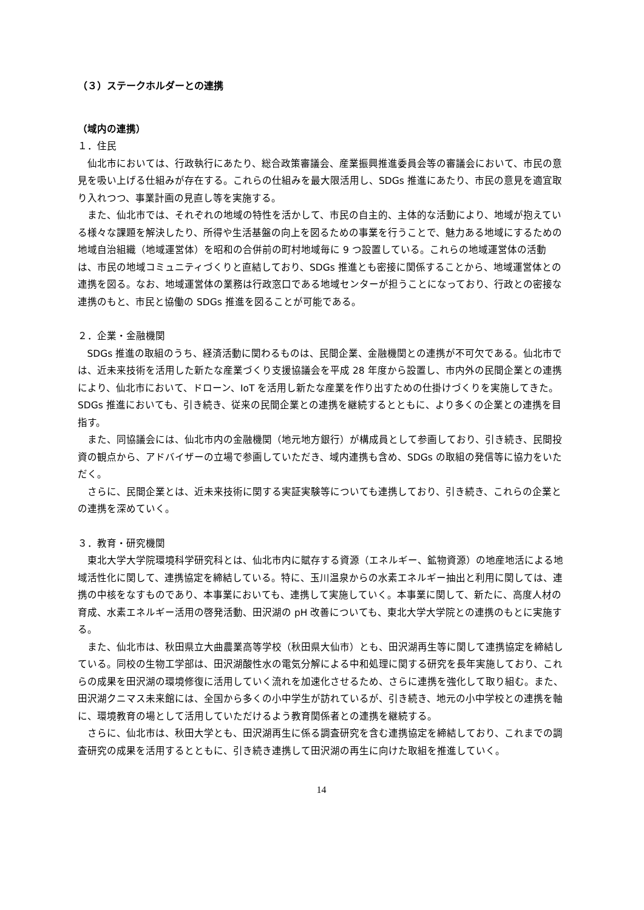（３）ステークホルダーとの連携
（域内の連携）
１．住民
仙北市においては、行政執行にあたり、総合政策審議会、産業振興推進委員会等の審議会において、市民の意見を吸い上げる仕組みが存在する。これらの仕組みを最大限活用し、SDGs 推進にあたり、市民の意見を適宜取り入れつつ、事業計画の見直し等を実施する。
また、仙北市では、それぞれの地域の特性を活かして、市民の自主的、主体的な活動により、地域が抱えている様々な課題を解決したり、所得や生活基盤の向上を図るための事業を行うことで、魅力ある地域にするための地域自治組織（地域運営体）を昭和の合併前の町村地域毎に 9 つ設置している。これらの地域運営体の活動は、市民の地域コミュニティづくりと直結しており、SDGs 推進とも密接に関係することから、地域運営体との連携を図る。なお、地域運営体の業務は行政窓口である地域センターが担うことになっており、行政との密接な連携のもと、市民と協働の SDGs 推進を図ることが可能である。
２．企業・金融機関
SDGs 推進の取組のうち、経済活動に関わるものは、民間企業、金融機関との連携が不可欠である。仙北市では、近未来技術を活用した新たな産業づくり支援協議会を平成 28 年度から設置し、市内外の民間企業との連携により、仙北市において、ドローン、IoT を活用し新たな産業を作り出すための仕掛けづくりを実施してきた。SDGs 推進においても、引き続き、従来の民間企業との連携を継続するとともに、より多くの企業との連携を目指す。
また、同協議会には、仙北市内の金融機関（地元地方銀行）が構成員として参画しており、引き続き、民間投資の観点から、アドバイザーの立場で参画していただき、域内連携も含め、SDGs の取組の発信等に協力をいただく。
さらに、民間企業とは、近未来技術に関する実証実験等についても連携しており、引き続き、これらの企業との連携を深めていく。
３．教育・研究機関
東北大学大学院環境科学研究科とは、仙北市内に賦存する資源（エネルギー、鉱物資源）の地産地活による地域活性化に関して、連携協定を締結している。特に、玉川温泉からの水素エネルギー抽出と利用に関しては、連携の中核をなすものであり、本事業においても、連携して実施していく。本事業に関して、新たに、高度人材の育成、水素エネルギー活用の啓発活動、田沢湖の pH 改善についても、東北大学大学院との連携のもとに実施する。
また、仙北市は、秋田県立大曲農業高等学校（秋田県大仙市）とも、田沢湖再生等に関して連携協定を締結している。同校の生物工学部は、田沢湖酸性水の電気分解による中和処理に関する研究を長年実施しており、これらの成果を田沢湖の環境修復に活用していく流れを加速化させるため、さらに連携を強化して取り組む。また、田沢湖クニマス未来館には、全国から多くの小中学生が訪れているが、引き続き、地元の小中学校との連携を軸に、環境教育の場として活用していただけるよう教育関係者との連携を継続する。
さらに、仙北市は、秋田大学とも、田沢湖再生に係る調査研究を含む連携協定を締結しており、これまでの調査研究の成果を活用するとともに、引き続き連携して田沢湖の再生に向けた取組を推進していく。
14